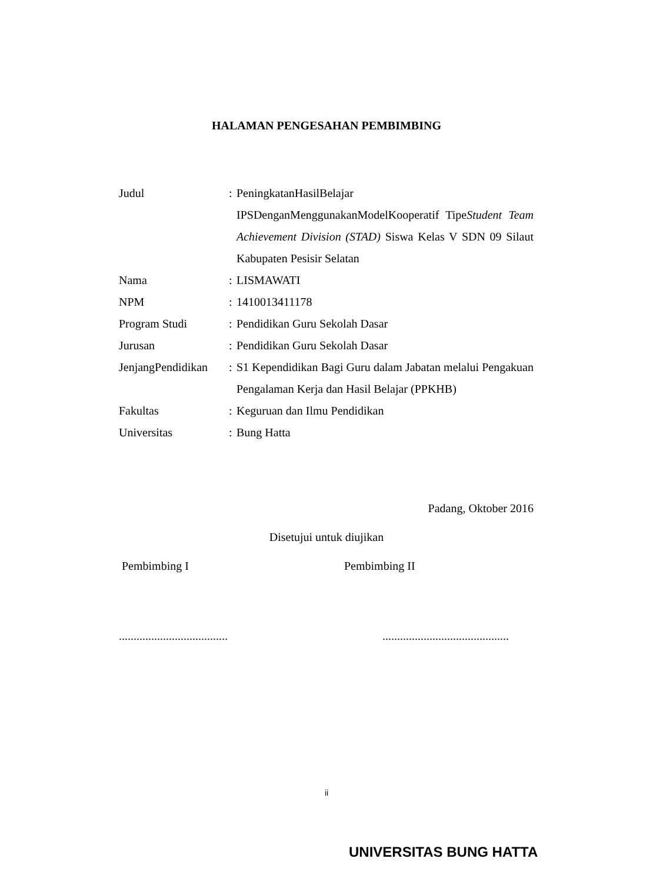HALAMAN PENGESAHAN PEMBIMBING
| Judul | : | PeningkatanHasilBelajar IPSDenganMenggunakanModelKooperatif Tipe Student Team Achievement Division (STAD) Siswa Kelas V SDN 09 Silaut Kabupaten Pesisir Selatan |
| Nama | : | LISMAWATI |
| NPM | : | 1410013411178 |
| Program Studi | : | Pendidikan Guru Sekolah Dasar |
| Jurusan | : | Pendidikan Guru Sekolah Dasar |
| JenjangPendidikan | : | S1 Kependidikan Bagi Guru dalam Jabatan melalui Pengakuan Pengalaman Kerja dan Hasil Belajar (PPKHB) |
| Fakultas | : | Keguruan dan Ilmu Pendidikan |
| Universitas | : | Bung Hatta |
Padang, Oktober 2016
Disetujui untuk diujikan
Pembimbing I Pembimbing II
.....................................
...........................................
ii
UNIVERSITAS BUNG HATTA